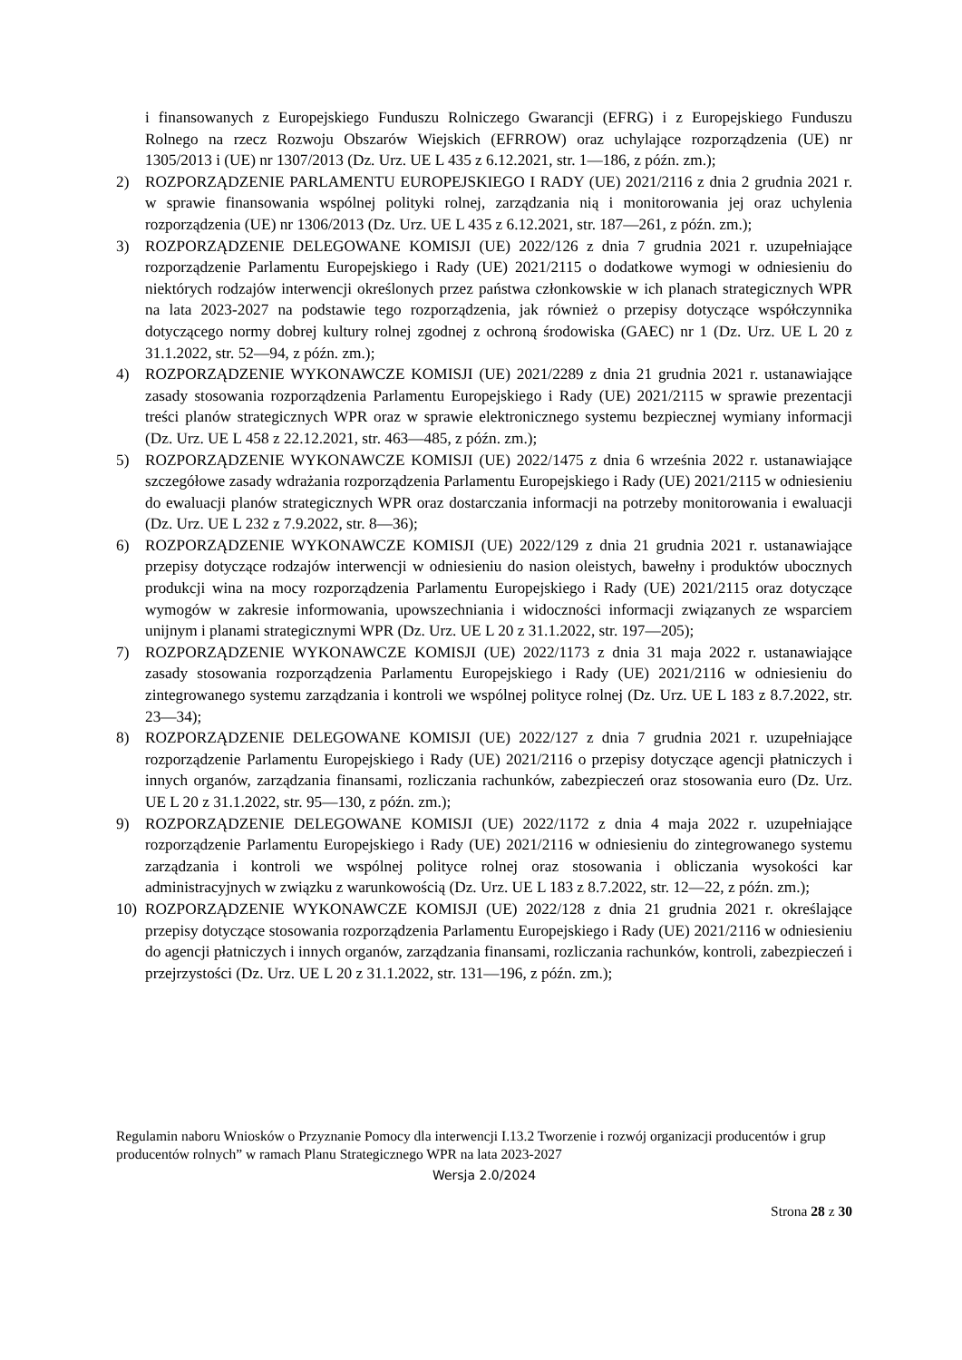i finansowanych z Europejskiego Funduszu Rolniczego Gwarancji (EFRG) i z Europejskiego Funduszu Rolnego na rzecz Rozwoju Obszarów Wiejskich (EFRROW) oraz uchylające rozporządzenia (UE) nr 1305/2013 i (UE) nr 1307/2013 (Dz. Urz. UE L 435 z 6.12.2021, str. 1—186, z późn. zm.);
2) ROZPORZĄDZENIE PARLAMENTU EUROPEJSKIEGO I RADY (UE) 2021/2116 z dnia 2 grudnia 2021 r. w sprawie finansowania wspólnej polityki rolnej, zarządzania nią i monitorowania jej oraz uchylenia rozporządzenia (UE) nr 1306/2013 (Dz. Urz. UE L 435 z 6.12.2021, str. 187—261, z późn. zm.);
3) ROZPORZĄDZENIE DELEGOWANE KOMISJI (UE) 2022/126 z dnia 7 grudnia 2021 r. uzupełniające rozporządzenie Parlamentu Europejskiego i Rady (UE) 2021/2115 o dodatkowe wymogi w odniesieniu do niektórych rodzajów interwencji określonych przez państwa członkowskie w ich planach strategicznych WPR na lata 2023-2027 na podstawie tego rozporządzenia, jak również o przepisy dotyczące współczynnika dotyczącego normy dobrej kultury rolnej zgodnej z ochroną środowiska (GAEC) nr 1 (Dz. Urz. UE L 20 z 31.1.2022, str. 52—94, z późn. zm.);
4) ROZPORZĄDZENIE WYKONAWCZE KOMISJI (UE) 2021/2289 z dnia 21 grudnia 2021 r. ustanawiające zasady stosowania rozporządzenia Parlamentu Europejskiego i Rady (UE) 2021/2115 w sprawie prezentacji treści planów strategicznych WPR oraz w sprawie elektronicznego systemu bezpiecznej wymiany informacji (Dz. Urz. UE L 458 z 22.12.2021, str. 463—485, z późn. zm.);
5) ROZPORZĄDZENIE WYKONAWCZE KOMISJI (UE) 2022/1475 z dnia 6 września 2022 r. ustanawiające szczegółowe zasady wdrażania rozporządzenia Parlamentu Europejskiego i Rady (UE) 2021/2115 w odniesieniu do ewaluacji planów strategicznych WPR oraz dostarczania informacji na potrzeby monitorowania i ewaluacji (Dz. Urz. UE L 232 z 7.9.2022, str. 8—36);
6) ROZPORZĄDZENIE WYKONAWCZE KOMISJI (UE) 2022/129 z dnia 21 grudnia 2021 r. ustanawiające przepisy dotyczące rodzajów interwencji w odniesieniu do nasion oleistych, bawełny i produktów ubocznych produkcji wina na mocy rozporządzenia Parlamentu Europejskiego i Rady (UE) 2021/2115 oraz dotyczące wymogów w zakresie informowania, upowszechniania i widoczności informacji związanych ze wsparciem unijnym i planami strategicznymi WPR (Dz. Urz. UE L 20 z 31.1.2022, str. 197—205);
7) ROZPORZĄDZENIE WYKONAWCZE KOMISJI (UE) 2022/1173 z dnia 31 maja 2022 r. ustanawiające zasady stosowania rozporządzenia Parlamentu Europejskiego i Rady (UE) 2021/2116 w odniesieniu do zintegrowanego systemu zarządzania i kontroli we wspólnej polityce rolnej (Dz. Urz. UE L 183 z 8.7.2022, str. 23—34);
8) ROZPORZĄDZENIE DELEGOWANE KOMISJI (UE) 2022/127 z dnia 7 grudnia 2021 r. uzupełniające rozporządzenie Parlamentu Europejskiego i Rady (UE) 2021/2116 o przepisy dotyczące agencji płatniczych i innych organów, zarządzania finansami, rozliczania rachunków, zabezpieczeń oraz stosowania euro (Dz. Urz. UE L 20 z 31.1.2022, str. 95—130, z późn. zm.);
9) ROZPORZĄDZENIE DELEGOWANE KOMISJI (UE) 2022/1172 z dnia 4 maja 2022 r. uzupełniające rozporządzenie Parlamentu Europejskiego i Rady (UE) 2021/2116 w odniesieniu do zintegrowanego systemu zarządzania i kontroli we wspólnej polityce rolnej oraz stosowania i obliczania wysokości kar administracyjnych w związku z warunkowością (Dz. Urz. UE L 183 z 8.7.2022, str. 12—22, z późn. zm.);
10) ROZPORZĄDZENIE WYKONAWCZE KOMISJI (UE) 2022/128 z dnia 21 grudnia 2021 r. określające przepisy dotyczące stosowania rozporządzenia Parlamentu Europejskiego i Rady (UE) 2021/2116 w odniesieniu do agencji płatniczych i innych organów, zarządzania finansami, rozliczania rachunków, kontroli, zabezpieczeń i przejrzystości (Dz. Urz. UE L 20 z 31.1.2022, str. 131—196, z późn. zm.);
Regulamin naboru Wniosków o Przyznanie Pomocy dla interwencji I.13.2 Tworzenie i rozwój organizacji producentów i grup producentów rolnych” w ramach Planu Strategicznego WPR na lata 2023-2027
Wersja 2.0/2024
Strona 28 z 30